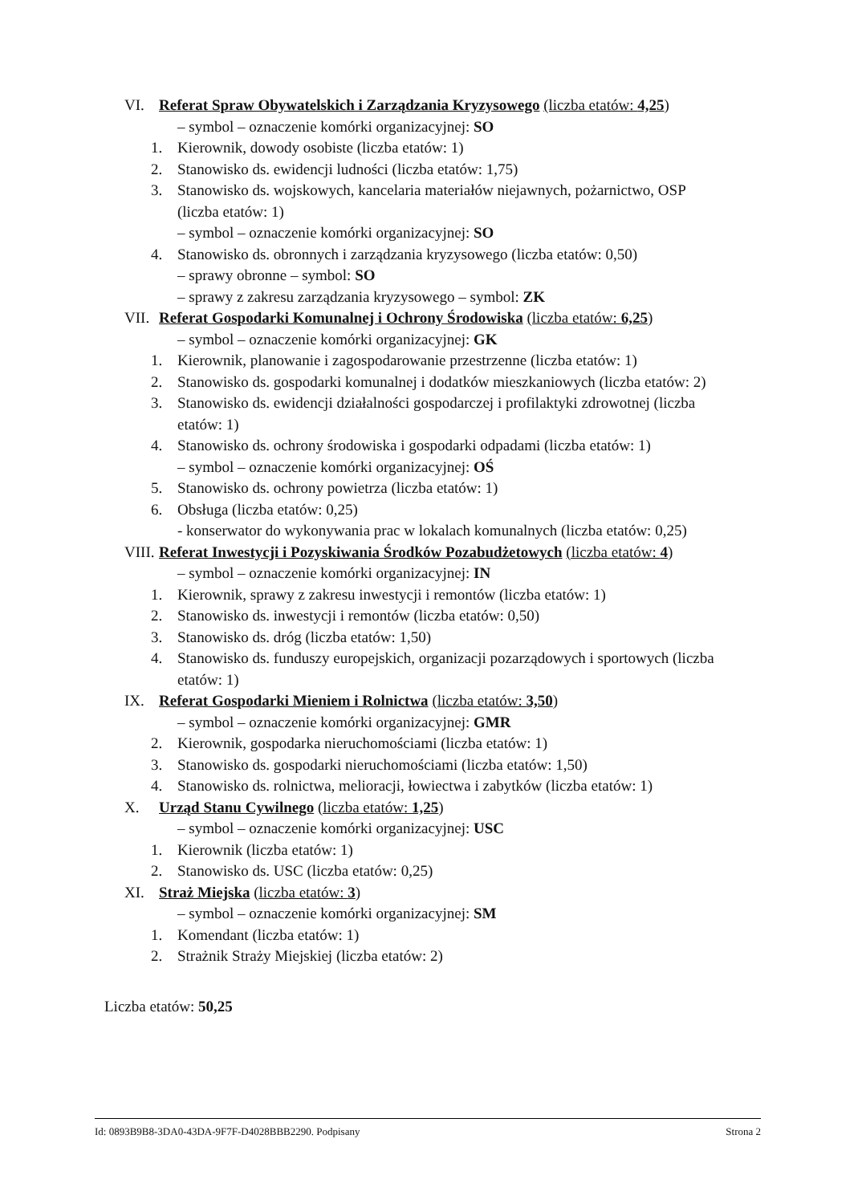VI. Referat Spraw Obywatelskich i Zarządzania Kryzysowego (liczba etatów: 4,25)
– symbol – oznaczenie komórki organizacyjnej: SO
1. Kierownik, dowody osobiste (liczba etatów: 1)
2. Stanowisko ds. ewidencji ludności (liczba etatów: 1,75)
3. Stanowisko ds. wojskowych, kancelaria materiałów niejawnych, pożarnictwo, OSP
(liczba etatów: 1)
– symbol – oznaczenie komórki organizacyjnej: SO
4. Stanowisko ds. obronnych i zarządzania kryzysowego (liczba etatów: 0,50)
– sprawy obronne – symbol: SO
– sprawy z zakresu zarządzania kryzysowego – symbol: ZK
VII. Referat Gospodarki Komunalnej i Ochrony Środowiska (liczba etatów: 6,25)
– symbol – oznaczenie komórki organizacyjnej: GK
1. Kierownik, planowanie i zagospodarowanie przestrzenne (liczba etatów: 1)
2. Stanowisko ds. gospodarki komunalnej i dodatków mieszkaniowych (liczba etatów: 2)
3. Stanowisko ds. ewidencji działalności gospodarczej i profilaktyki zdrowotnej (liczba
etatów: 1)
4. Stanowisko ds. ochrony środowiska i gospodarki odpadami (liczba etatów: 1)
– symbol – oznaczenie komórki organizacyjnej: OŚ
5. Stanowisko ds. ochrony powietrza (liczba etatów: 1)
6. Obsługa (liczba etatów: 0,25)
- konserwator do wykonywania prac w lokalach komunalnych (liczba etatów: 0,25)
VIII. Referat Inwestycji i Pozyskiwania Środków Pozabudżetowych (liczba etatów: 4)
– symbol – oznaczenie komórki organizacyjnej: IN
1. Kierownik, sprawy z zakresu inwestycji i remontów (liczba etatów: 1)
2. Stanowisko ds. inwestycji i remontów (liczba etatów: 0,50)
3. Stanowisko ds. dróg (liczba etatów: 1,50)
4. Stanowisko ds. funduszy europejskich, organizacji pozarządowych i sportowych (liczba
etatów: 1)
IX. Referat Gospodarki Mieniem i Rolnictwa (liczba etatów: 3,50)
– symbol – oznaczenie komórki organizacyjnej: GMR
2. Kierownik, gospodarka nieruchomościami (liczba etatów: 1)
3. Stanowisko ds. gospodarki nieruchomościami (liczba etatów: 1,50)
4. Stanowisko ds. rolnictwa, melioracji, łowiectwa i zabytków (liczba etatów: 1)
X. Urząd Stanu Cywilnego (liczba etatów: 1,25)
– symbol – oznaczenie komórki organizacyjnej: USC
1. Kierownik (liczba etatów: 1)
2. Stanowisko ds. USC (liczba etatów: 0,25)
XI. Straż Miejska (liczba etatów: 3)
– symbol – oznaczenie komórki organizacyjnej: SM
1. Komendant (liczba etatów: 1)
2. Strażnik Straży Miejskiej (liczba etatów: 2)
Liczba etatów: 50,25
Id: 0893B9B8-3DA0-43DA-9F7F-D4028BBB2290. Podpisany Strona 2